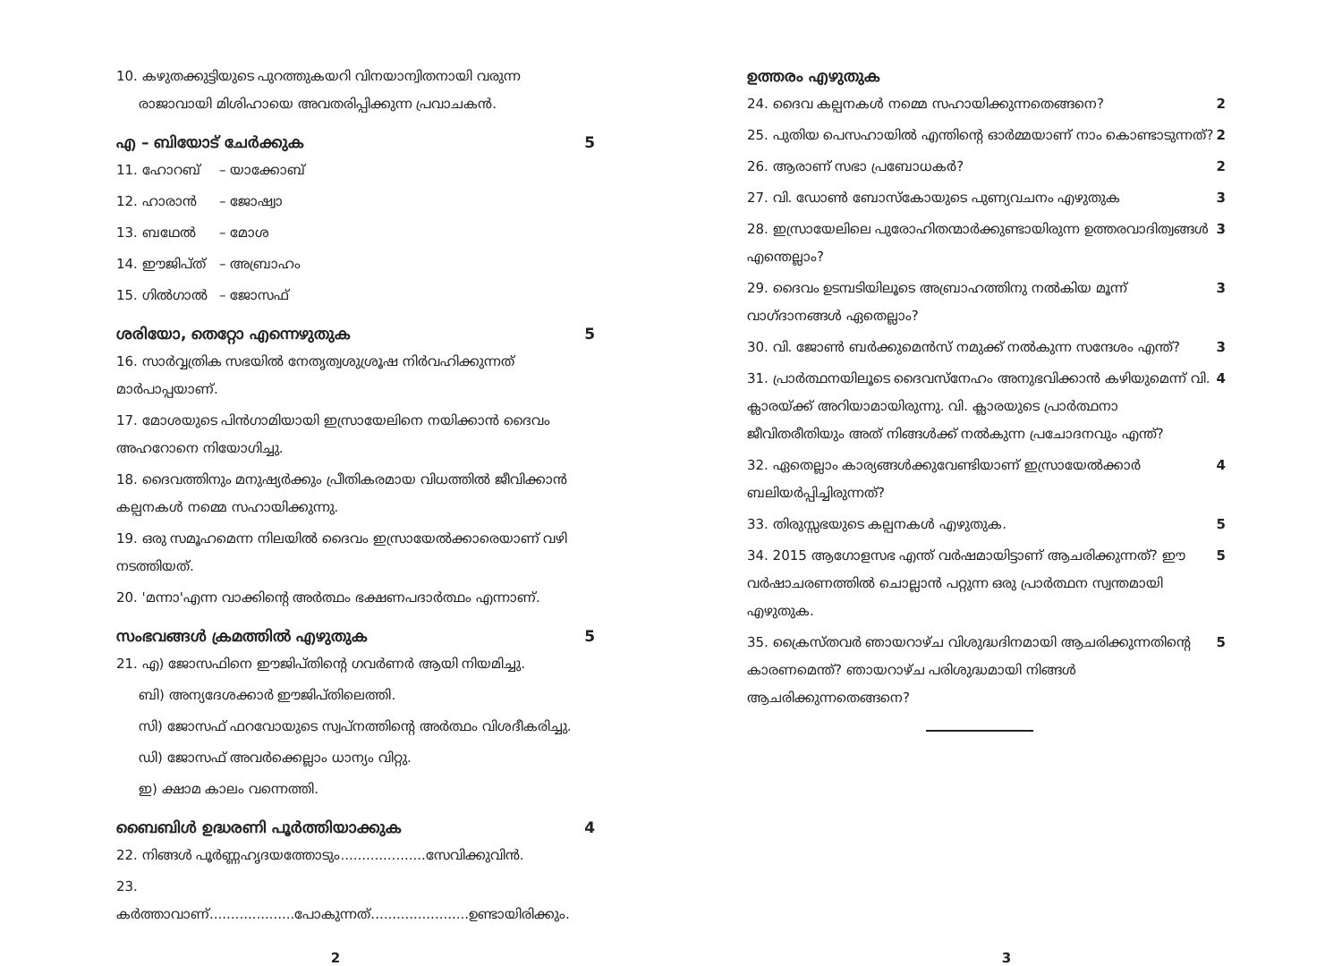10. കഴുതക്കുട്ടിയുടെ പുറത്തുകയറി വിനയാന്വിതനായി വരുന്ന
രാജാവായി മിശിഹായെ അവതരിപ്പിക്കുന്ന പ്രവാചകൻ.
എ – ബിയോട് ചേർക്കുക 5
11. ഹോറബ് – യാക്കോബ്
12. ഹാരാൻ – ജോഷ്വാ
13. ബഥേൽ – മോശ
14. ഈജിപ്ത് – അബ്രാഹം
15. ഗിൽഗാൽ – ജോസഫ്
ശരിയോ, തെറ്റോ എന്നെഴുതുക 5
16. സാർവ്വത്രിക സഭയിൽ നേതൃത്വശുശ്രൂഷ നിർവഹിക്കുന്നത് മാർപാപ്പയാണ്.
17. മോശയുടെ പിൻഗാമിയായി ഇസ്രായേലിനെ നയിക്കാൻ ദൈവം അഹറോനെ നിയോഗിച്ചു.
18. ദൈവത്തിനും മനുഷ്യർക്കും പ്രീതികരമായ വിധത്തിൽ ജീവിക്കാൻ കല്പനകൾ നമ്മെ സഹായിക്കുന്നു.
19. ഒരു സമൂഹമെന്ന നിലയിൽ ദൈവം ഇസ്രായേൽക്കാരെയാണ് വഴി നടത്തിയത്.
20. 'മന്നാ'എന്ന വാക്കിന്റെ അർത്ഥം ഭക്ഷണപദാർത്ഥം എന്നാണ്.
സംഭവങ്ങൾ ക്രമത്തിൽ എഴുതുക 5
21. എ) ജോസഫിനെ ഈജിപ്തിന്റെ ഗവർണർ ആയി നിയമിച്ചു.
ബി) അന്യദേശക്കാർ ഈജിപ്തിലെത്തി.
സി) ജോസഫ് ഫറവോയുടെ സ്വപ്നത്തിന്റെ അർത്ഥം വിശദീകരിച്ചു.
ഡി) ജോസഫ് അവർക്കെല്ലാം ധാന്യം വിറ്റു.
ഇ) ക്ഷാമ കാലം വന്നെത്തി.
ബൈബിൾ ഉദ്ധരണി പൂർത്തിയാക്കുക 4
22. നിങ്ങൾ പൂർണ്ണഹൃദയത്തോടും....................സേവിക്കുവിൻ.
23. കർത്താവാണ്....................പോകുന്നത്.......................ഉണ്ടായിരിക്കും.
ഉത്തരം എഴുതുക
24. ദൈവ കല്പനകൾ നമ്മെ സഹായിക്കുന്നതെങ്ങനെ? 2
25. പുതിയ പെസഹായിൽ എന്തിന്റെ ഓർമ്മയാണ് നാം കൊണ്ടാടുന്നത്? 2
26. ആരാണ് സഭാ പ്രബോധകർ? 2
27. വി. ഡോൺ ബോസ്കോയുടെ പുണ്യവചനം എഴുതുക 3
28. ഇസ്രായേലിലെ പുരോഹിതന്മാർക്കുണ്ടായിരുന്ന ഉത്തരവാദിത്വങ്ങൾ എന്തെല്ലാം? 3
29. ദൈവം ഉടമ്പടിയിലൂടെ അബ്രാഹത്തിനു നൽകിയ മൂന്ന് വാഗ്ദാനങ്ങൾ ഏതെല്ലാം? 3
30. വി. ജോൺ ബർക്കുമെൻസ് നമുക്ക് നൽകുന്ന സന്ദേശം എന്ത്? 3
31. പ്രാർത്ഥനയിലൂടെ ദൈവസ്നേഹം അനുഭവിക്കാൻ കഴിയുമെന്ന് വി. ക്ലാരയ്ക്ക് അറിയാമായിരുന്നു. വി. ക്ലാരയുടെ പ്രാർത്ഥനാ ജീവിതരീതിയും അത് നിങ്ങൾക്ക് നൽകുന്ന പ്രചോദനവും എന്ത്? 4
32. ഏതെല്ലാം കാര്യങ്ങൾക്കുവേണ്ടിയാണ് ഇസ്രായേൽക്കാർ ബലിയർപ്പിച്ചിരുന്നത്? 4
33. തിരുസ്സഭയുടെ കല്പനകൾ എഴുതുക. 5
34. 2015 ആഗോളസഭ എന്ത് വർഷമായിട്ടാണ് ആചരിക്കുന്നത്? ഈ വർഷാചരണത്തിൽ ചൊല്ലാൻ പറ്റുന്ന ഒരു പ്രാർത്ഥന സ്വന്തമായി എഴുതുക. 5
35. ക്രൈസ്തവർ ഞായറാഴ്ച വിശുദ്ധദിനമായി ആചരിക്കുന്നതിന്റെ കാരണമെന്ത്? ഞായറാഴ്ച പരിശുദ്ധമായി നിങ്ങൾ ആചരിക്കുന്നതെങ്ങനെ? 5
2 3